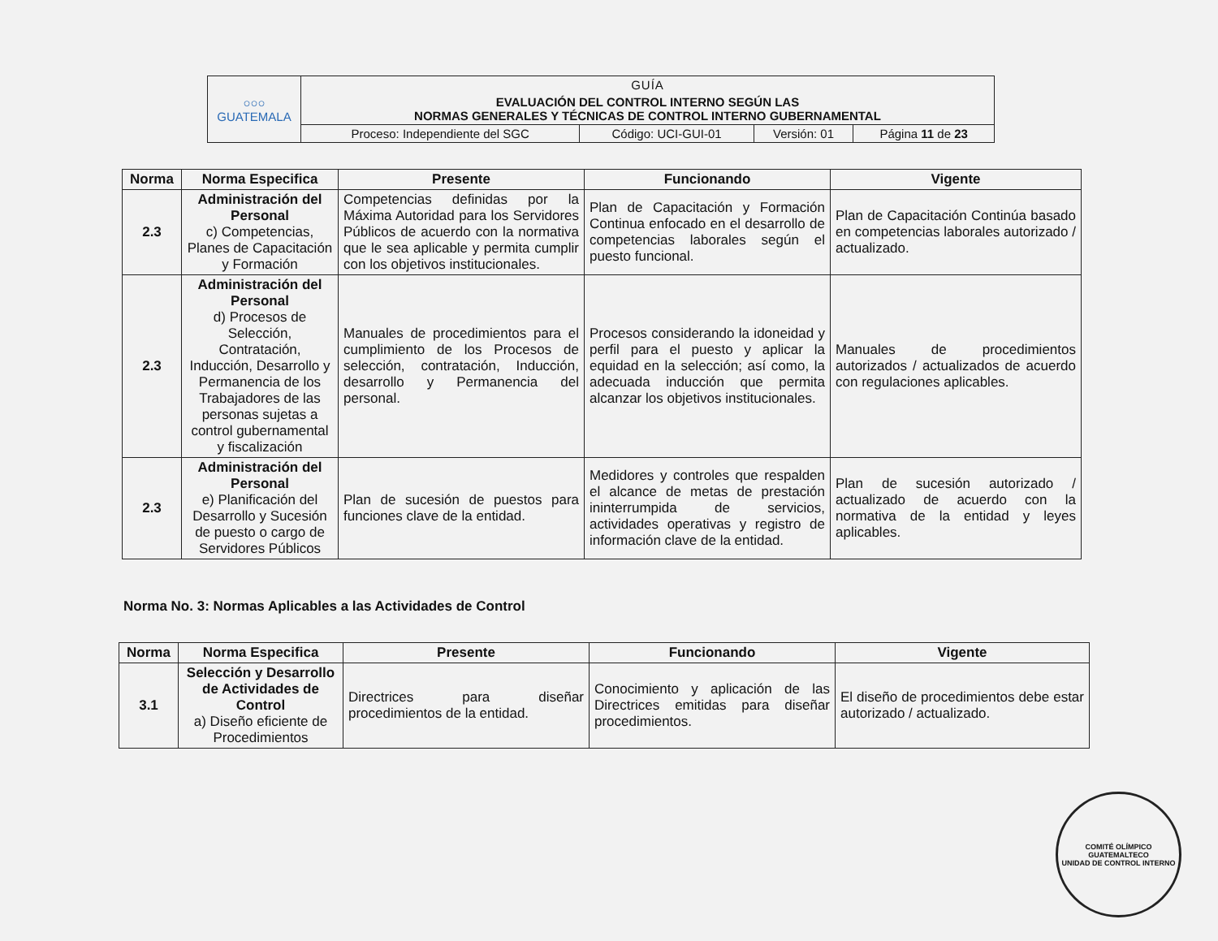| ○○○ GUATEMALA | GUÍA | | | |
| | EVALUACIÓN DEL CONTROL INTERNO SEGÚN LAS NORMAS GENERALES Y TÉCNICAS DE CONTROL INTERNO GUBERNAMENTAL | | | |
| | Proceso: Independiente del SGC | Código: UCI-GUI-01 | Versión: 01 | Página 11 de 23 |
| Norma | Norma Especifica | Presente | Funcionando | Vigente |
| --- | --- | --- | --- | --- |
| 2.3 | Administración del Personal c) Competencias, Planes de Capacitación y Formación | Competencias definidas por la Máxima Autoridad para los Servidores Públicos de acuerdo con la normativa que le sea aplicable y permita cumplir con los objetivos institucionales. | Plan de Capacitación y Formación Continua enfocado en el desarrollo de competencias laborales según el puesto funcional. | Plan de Capacitación Continúa basado en competencias laborales autorizado / actualizado. |
| 2.3 | Administración del Personal d) Procesos de Selección, Contratación, Inducción, Desarrollo y Permanencia de los Trabajadores de las personas sujetas a control gubernamental y fiscalización | Manuales de procedimientos para el cumplimiento de los Procesos de selección, contratación, Inducción, desarrollo y Permanencia del personal. | Procesos considerando la idoneidad y perfil para el puesto y aplicar la equidad en la selección; así como, la adecuada inducción que permita alcanzar los objetivos institucionales. | Manuales de procedimientos autorizados / actualizados de acuerdo con regulaciones aplicables. |
| 2.3 | Administración del Personal e) Planificación del Desarrollo y Sucesión de puesto o cargo de Servidores Públicos | Plan de sucesión de puestos para funciones clave de la entidad. | Medidores y controles que respalden el alcance de metas de prestación ininterrumpida de servicios, actividades operativas y registro de información clave de la entidad. | Plan de sucesión autorizado / actualizado de acuerdo con la normativa de la entidad y leyes aplicables. |
Norma No. 3: Normas Aplicables a las Actividades de Control
| Norma | Norma Especifica | Presente | Funcionando | Vigente |
| --- | --- | --- | --- | --- |
| 3.1 | Selección y Desarrollo de Actividades de Control a) Diseño eficiente de Procedimientos | Directrices para diseñar procedimientos de la entidad. | Conocimiento y aplicación de las Directrices emitidas para diseñar procedimientos. | El diseño de procedimientos debe estar autorizado / actualizado. |
COMITÉ OLÍMPICO GUATEMALTECO
UNIDAD DE CONTROL INTERNO